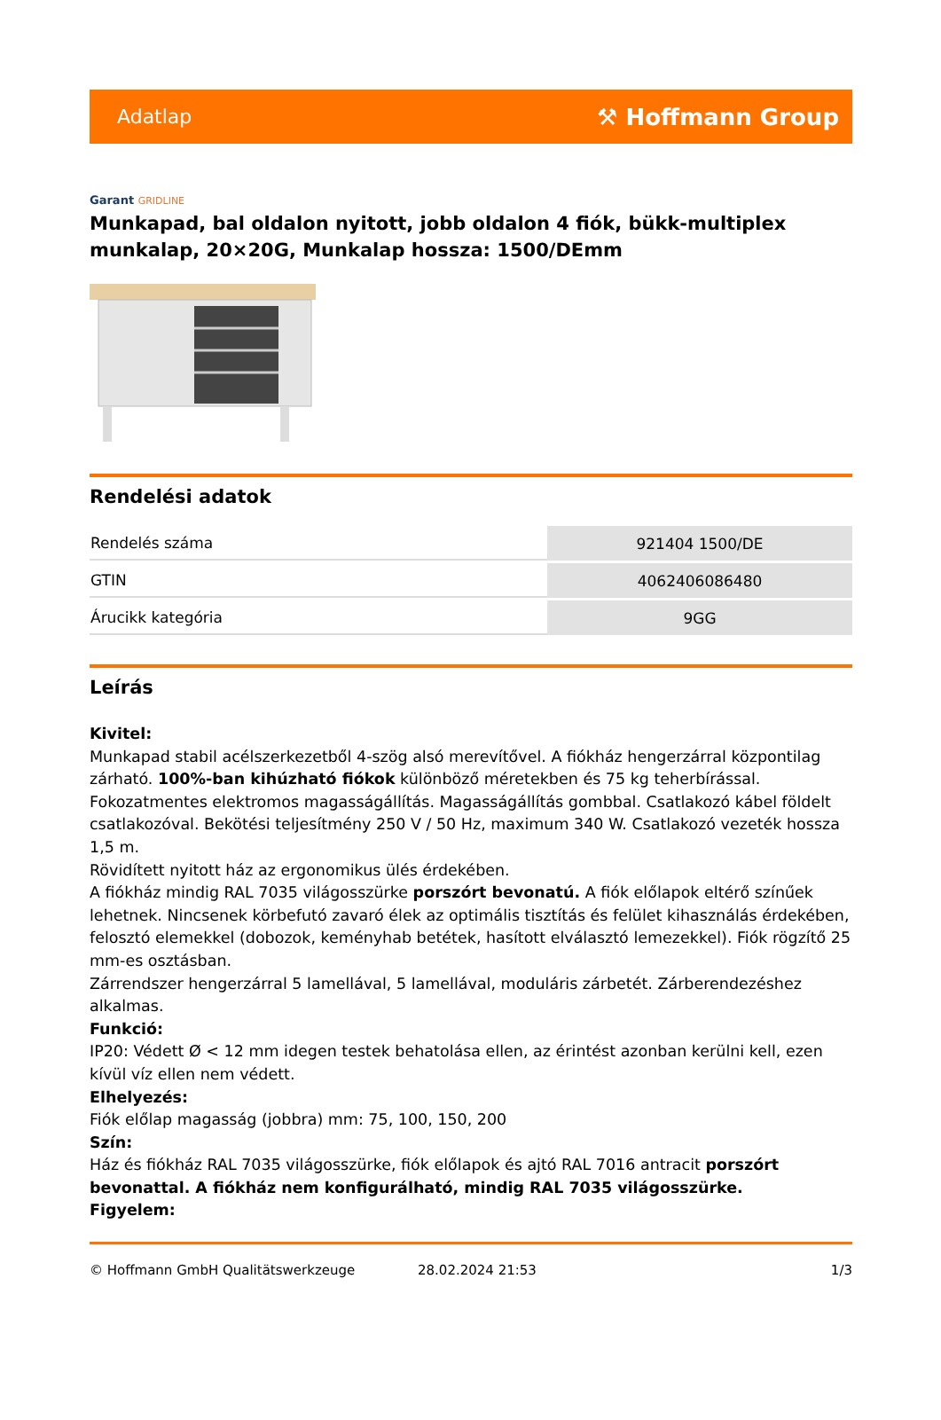Adatlap
⚒ Hoffmann Group
Garant GRIDLINE
Munkapad, bal oldalon nyitott, jobb oldalon 4 fiók, bükk-multiplex munkalap, 20×20G, Munkalap hossza: 1500/DEmm
Rendelési adatok
| Rendelés száma | 921404 1500/DE |
| GTIN | 4062406086480 |
| Árucikk kategória | 9GG |
Leírás
Kivitel:
Munkapad stabil acélszerkezetből 4-szög alsó merevítővel. A fiókház hengerzárral központilag zárható. 100%-ban kihúzható fiókok különböző méretekben és 75 kg teherbírással. Fokozatmentes elektromos magasságállítás. Magasságállítás gombbal. Csatlakozó kábel földelt csatlakozóval. Bekötési teljesítmény 250 V / 50 Hz, maximum 340 W. Csatlakozó vezeték hossza 1,5 m.
Rövidített nyitott ház az ergonomikus ülés érdekében.
A fiókház mindig RAL 7035 világosszürke porszórt bevonatú. A fiók előlapok eltérő színűek lehetnek. Nincsenek körbefutó zavaró élek az optimális tisztítás és felület kihasználás érdekében, felosztó elemekkel (dobozok, keményhab betétek, hasított elválasztó lemezekkel). Fiók rögzítő 25 mm-es osztásban.
Zárrendszer hengerzárral 5 lamellával, 5 lamellával, moduláris zárbetét. Zárberendezéshez alkalmas.
Funkció:
IP20: Védett Ø < 12 mm idegen testek behatolása ellen, az érintést azonban kerülni kell, ezen kívül víz ellen nem védett.
Elhelyezés:
Fiók előlap magasság (jobbra) mm: 75, 100, 150, 200
Szín:
Ház és fiókház RAL 7035 világosszürke, fiók előlapok és ajtó RAL 7016 antracit porszórt bevonattal. A fiókház nem konfigurálható, mindig RAL 7035 világosszürke.
Figyelem:
© Hoffmann GmbH Qualitätswerkzeuge 28.02.2024 21:53 1/3